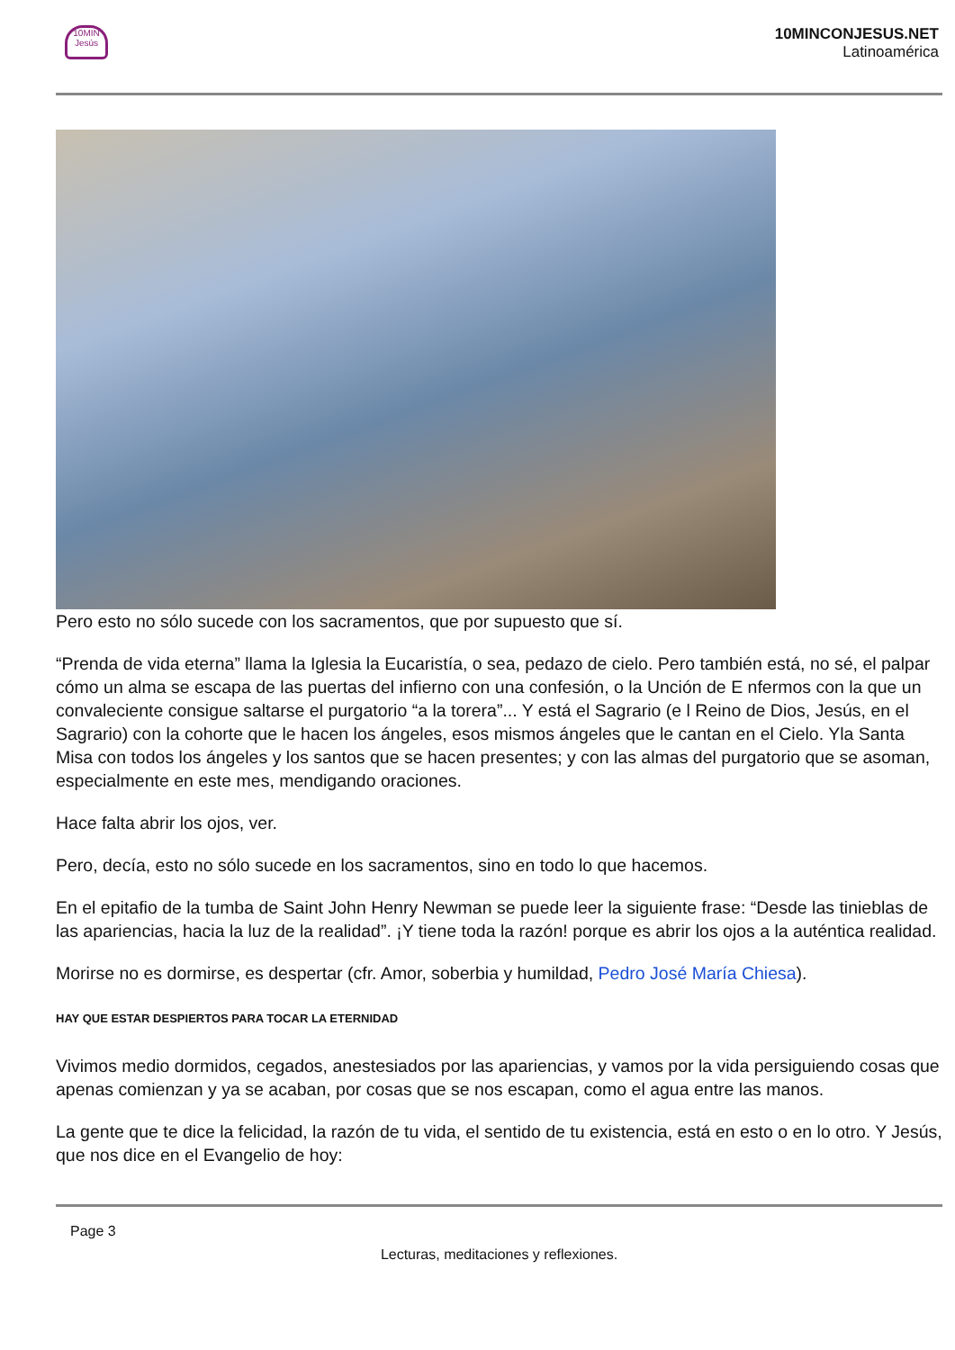10MIN Jesús
10MINCONJESUS.NET
Latinoamérica
Pero esto no sólo sucede con los sacramentos, que por supuesto que sí.
“Prenda de vida eterna” llama la Iglesia la Eucaristía, o sea, pedazo de cielo. Pero también está, no sé, el palpar cómo un alma se escapa de las puertas del infierno con una confesión, o la Unción de E nfermos con la que un convaleciente consigue saltarse el purgatorio “a la torera”... Y está el Sagrario (e l Reino de Dios, Jesús, en el Sagrario) con la cohorte que le hacen los ángeles, esos mismos ángeles que le cantan en el Cielo. Yla Santa Misa con todos los ángeles y los santos que se hacen presentes; y con las almas del purgatorio que se asoman, especialmente en este mes, mendigando oraciones.
Hace falta abrir los ojos, ver.
Pero, decía, esto no sólo sucede en los sacramentos, sino en todo lo que hacemos.
En el epitafio de la tumba de Saint John Henry Newman se puede leer la siguiente frase: “Desde las tinieblas de las apariencias, hacia la luz de la realidad”. ¡Y tiene toda la razón! porque es abrir los ojos a la auténtica realidad.
Morirse no es dormirse, es despertar (cfr. Amor, soberbia y humildad, Pedro José María Chiesa).
HAY QUE ESTAR DESPIERTOS PARA TOCAR LA ETERNIDAD
Vivimos medio dormidos, cegados, anestesiados por las apariencias, y vamos por la vida persiguiendo cosas que apenas comienzan y ya se acaban, por cosas que se nos escapan, como el agua entre las manos.
La gente que te dice la felicidad, la razón de tu vida, el sentido de tu existencia, está en esto o en lo otro. Y Jesús, que nos dice en el Evangelio de hoy:
Page 3
Lecturas, meditaciones y reflexiones.